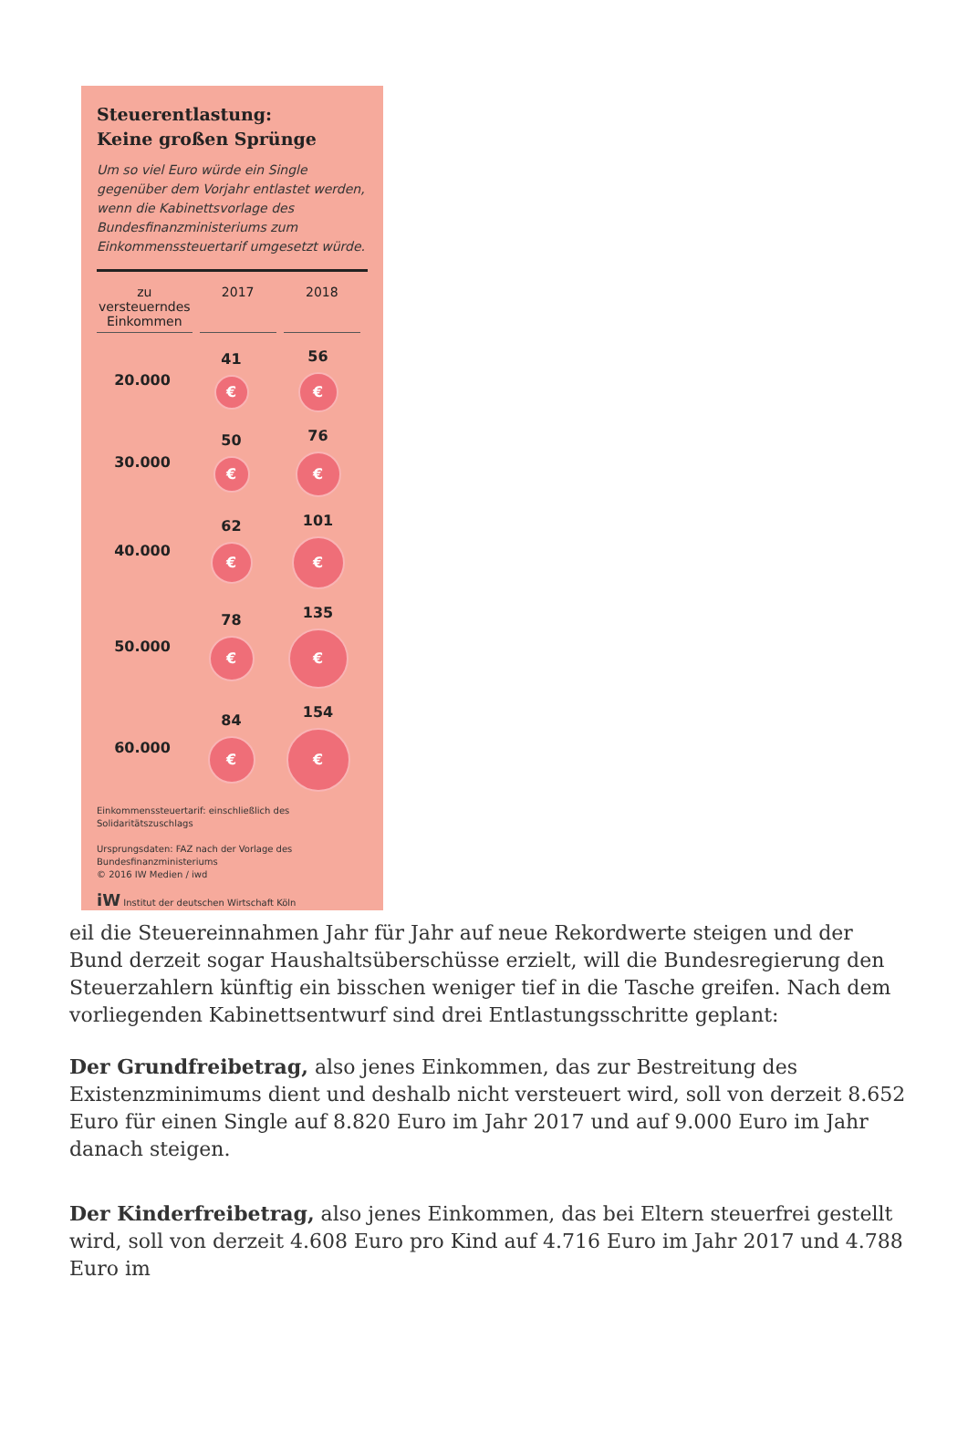Steuerentlastung:
Keine großen Sprünge
Um so viel Euro würde ein Single gegenüber dem Vorjahr entlastet werden, wenn die Kabinettsvorlage des Bundesfinanzministeriums zum Einkommenssteuertarif umgesetzt würde.
zu
versteuerndes
Einkommen
2017 2018
20.000
41
€
56
€
30.000
50
€
76
€
40.000
62
€
101
€
50.000
78
€
135
€
60.000
84
€
154
€
Einkommenssteuertarif: einschließlich des Solidaritätszuschlags
Ursprungsdaten: FAZ nach der Vorlage des Bundesfinanzministeriums
© 2016 IW Medien / iwd
iW Institut der deutschen Wirtschaft Köln
eil die Steuereinnahmen Jahr für Jahr auf neue Rekordwerte steigen und der Bund derzeit sogar Haushaltsüberschüsse erzielt, will die Bundesregierung den Steuerzahlern künftig ein bisschen weniger tief in die Tasche greifen. Nach dem vorliegenden Kabinettsentwurf sind drei Entlastungsschritte geplant:
Der Grundfreibetrag, also jenes Einkommen, das zur Bestreitung des Existenzminimums dient und deshalb nicht versteuert wird, soll von derzeit 8.652 Euro für einen Single auf 8.820 Euro im Jahr 2017 und auf 9.000 Euro im Jahr danach steigen.
Der Kinderfreibetrag, also jenes Einkommen, das bei Eltern steuerfrei gestellt wird, soll von derzeit 4.608 Euro pro Kind auf 4.716 Euro im Jahr 2017 und 4.788 Euro im